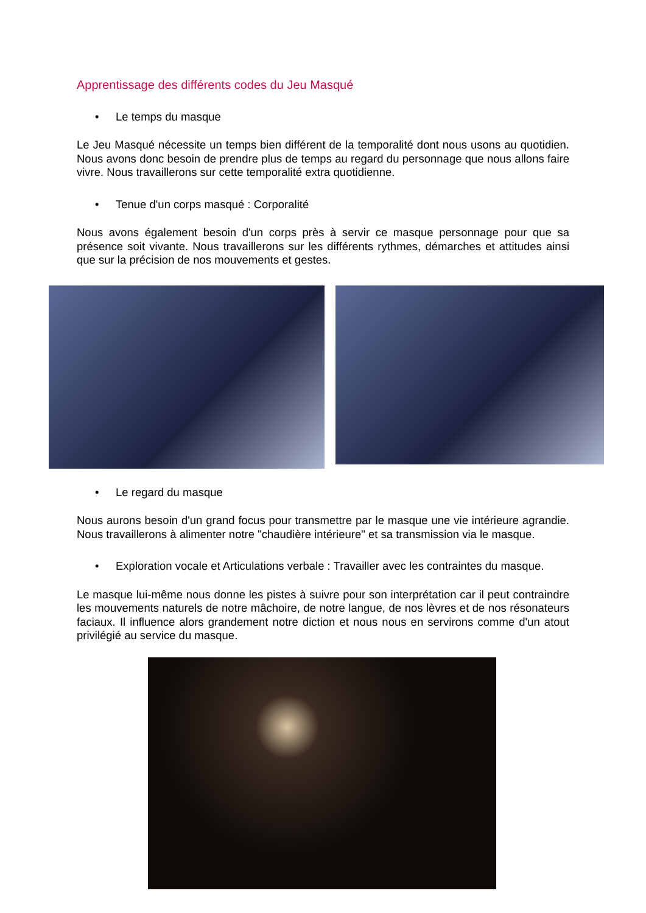Apprentissage des différents codes du Jeu Masqué
• Le temps du masque
Le Jeu Masqué nécessite un temps bien différent de la temporalité dont nous usons au quotidien. Nous avons donc besoin de prendre plus de temps au regard du personnage que nous allons faire vivre. Nous travaillerons sur cette temporalité extra quotidienne.
• Tenue d'un corps masqué : Corporalité
Nous avons également besoin d'un corps près à servir ce masque personnage pour que sa présence soit vivante. Nous travaillerons sur les différents rythmes, démarches et attitudes ainsi que sur la précision de nos mouvements et gestes.
• Le regard du masque
Nous aurons besoin d'un grand focus pour transmettre par le masque une vie intérieure agrandie. Nous travaillerons à alimenter notre "chaudière intérieure" et sa transmission via le masque.
• Exploration vocale et Articulations verbale : Travailler avec les contraintes du masque.
Le masque lui-même nous donne les pistes à suivre pour son interprétation car il peut contraindre les mouvements naturels de notre mâchoire, de notre langue, de nos lèvres et de nos résonateurs faciaux. Il influence alors grandement notre diction et nous nous en servirons comme d'un atout privilégié au service du masque.